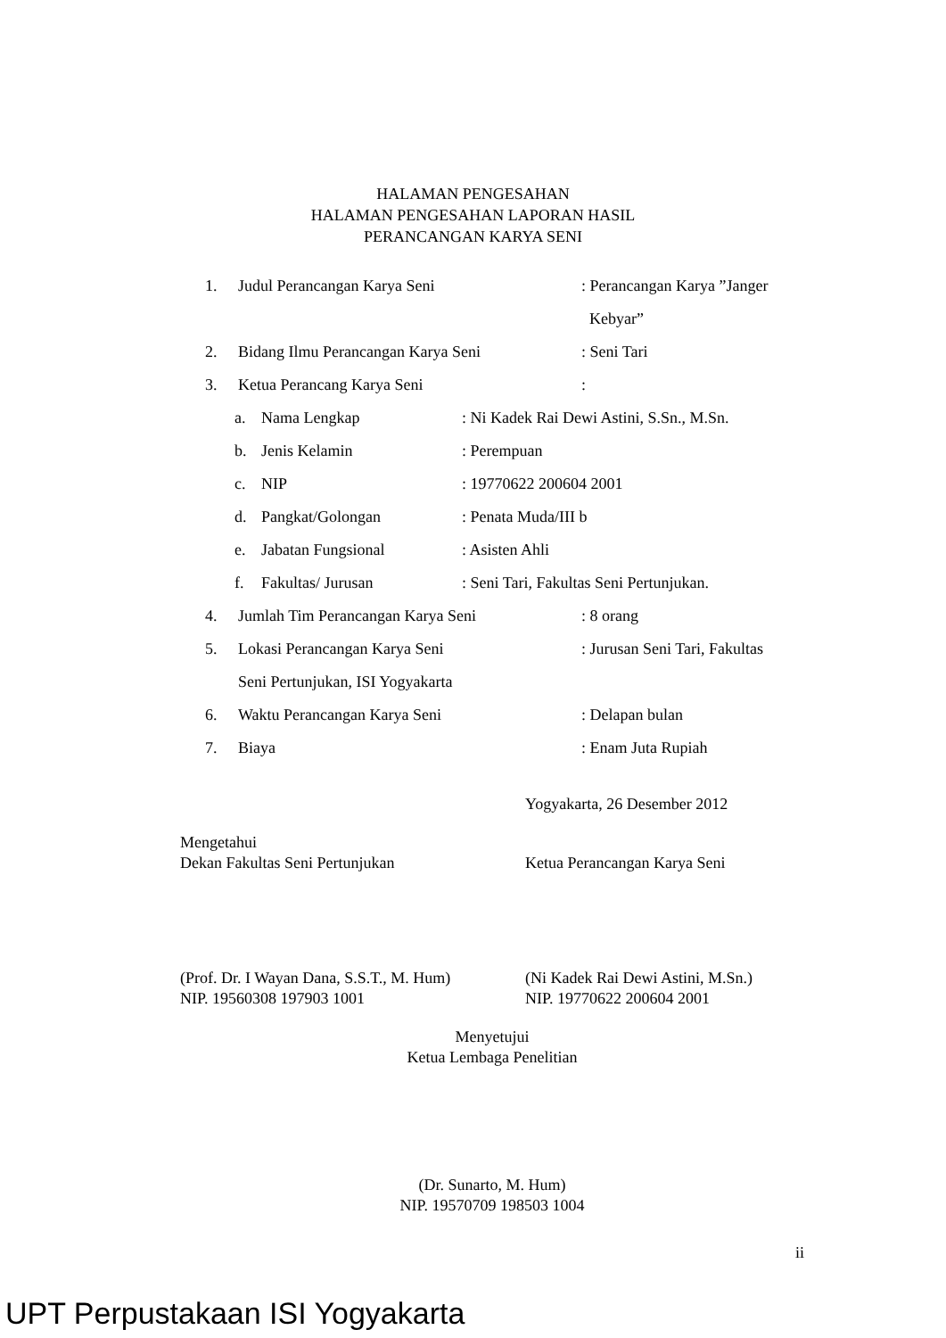HALAMAN PENGESAHAN
HALAMAN PENGESAHAN LAPORAN HASIL
PERANCANGAN KARYA SENI
1. Judul Perancangan Karya Seni: Perancangan Karya ”Janger
Kebyar”
2. Bidang Ilmu Perancangan Karya Seni: Seni Tari
3. Ketua Perancang Karya Seni:
a. Nama Lengkap: Ni Kadek Rai Dewi Astini, S.Sn., M.Sn.
b. Jenis Kelamin: Perempuan
c. NIP: 19770622 200604 2001
d. Pangkat/Golongan: Penata Muda/III b
e. Jabatan Fungsional: Asisten Ahli
f. Fakultas/ Jurusan: Seni Tari, Fakultas Seni Pertunjukan.
4. Jumlah Tim Perancangan Karya Seni: 8 orang
5. Lokasi Perancangan Karya Seni: Jurusan Seni Tari, Fakultas
Seni Pertunjukan, ISI Yogyakarta
6. Waktu Perancangan Karya Seni: Delapan bulan
7. Biaya: Enam Juta Rupiah
Yogyakarta, 26 Desember 2012
Mengetahui
Dekan Fakultas Seni Pertunjukan Ketua Perancangan Karya Seni
(Prof. Dr. I Wayan Dana, S.S.T., M. Hum)
(Ni Kadek Rai Dewi Astini, M.Sn.)
NIP. 19560308 197903 1001 NIP. 19770622 200604 2001
Menyetujui
Ketua Lembaga Penelitian
(Dr. Sunarto, M. Hum)
NIP. 19570709 198503 1004
ii
UPT Perpustakaan ISI Yogyakarta